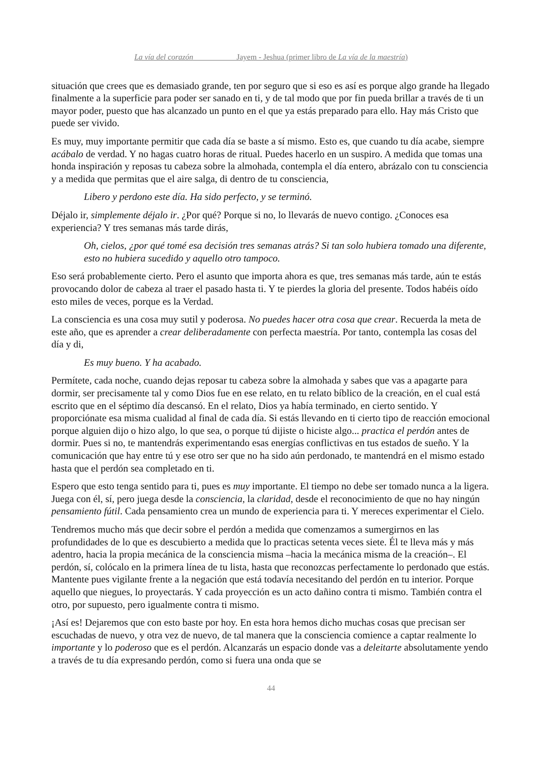La vía del corazón Jayem - Jeshua (primer libro de La vía de la maestría)
situación que crees que es demasiado grande, ten por seguro que si eso es así es porque algo grande ha llegado finalmente a la superficie para poder ser sanado en ti, y de tal modo que por fin pueda brillar a través de ti un mayor poder, puesto que has alcanzado un punto en el que ya estás preparado para ello. Hay más Cristo que puede ser vivido.
Es muy, muy importante permitir que cada día se baste a sí mismo. Esto es, que cuando tu día acabe, siempre acábalo de verdad. Y no hagas cuatro horas de ritual. Puedes hacerlo en un suspiro. A medida que tomas una honda inspiración y reposas tu cabeza sobre la almohada, contempla el día entero, abrázalo con tu consciencia y a medida que permitas que el aire salga, di dentro de tu consciencia,
Libero y perdono este día. Ha sido perfecto, y se terminó.
Déjalo ir, simplemente déjalo ir. ¿Por qué? Porque si no, lo llevarás de nuevo contigo. ¿Conoces esa experiencia? Y tres semanas más tarde dirás,
Oh, cielos, ¿por qué tomé esa decisión tres semanas atrás? Si tan solo hubiera tomado una diferente, esto no hubiera sucedido y aquello otro tampoco.
Eso será probablemente cierto. Pero el asunto que importa ahora es que, tres semanas más tarde, aún te estás provocando dolor de cabeza al traer el pasado hasta ti. Y te pierdes la gloria del presente. Todos habéis oído esto miles de veces, porque es la Verdad.
La consciencia es una cosa muy sutil y poderosa. No puedes hacer otra cosa que crear. Recuerda la meta de este año, que es aprender a crear deliberadamente con perfecta maestría. Por tanto, contempla las cosas del día y di,
Es muy bueno. Y ha acabado.
Permítete, cada noche, cuando dejas reposar tu cabeza sobre la almohada y sabes que vas a apagarte para dormir, ser precisamente tal y como Dios fue en ese relato, en tu relato bíblico de la creación, en el cual está escrito que en el séptimo día descansó. En el relato, Dios ya había terminado, en cierto sentido. Y proporciónate esa misma cualidad al final de cada día. Si estás llevando en ti cierto tipo de reacción emocional porque alguien dijo o hizo algo, lo que sea, o porque tú dijiste o hiciste algo... practica el perdón antes de dormir. Pues si no, te mantendrás experimentando esas energías conflictivas en tus estados de sueño. Y la comunicación que hay entre tú y ese otro ser que no ha sido aún perdonado, te mantendrá en el mismo estado hasta que el perdón sea completado en ti.
Espero que esto tenga sentido para ti, pues es muy importante. El tiempo no debe ser tomado nunca a la ligera. Juega con él, sí, pero juega desde la consciencia, la claridad, desde el reconocimiento de que no hay ningún pensamiento fútil. Cada pensamiento crea un mundo de experiencia para ti. Y mereces experimentar el Cielo.
Tendremos mucho más que decir sobre el perdón a medida que comenzamos a sumergirnos en las profundidades de lo que es descubierto a medida que lo practicas setenta veces siete. Él te lleva más y más adentro, hacia la propia mecánica de la consciencia misma –hacia la mecánica misma de la creación–. El perdón, sí, colócalo en la primera línea de tu lista, hasta que reconozcas perfectamente lo perdonado que estás. Mantente pues vigilante frente a la negación que está todavía necesitando del perdón en tu interior. Porque aquello que niegues, lo proyectarás. Y cada proyección es un acto dañino contra ti mismo. También contra el otro, por supuesto, pero igualmente contra ti mismo.
¡Así es! Dejaremos que con esto baste por hoy. En esta hora hemos dicho muchas cosas que precisan ser escuchadas de nuevo, y otra vez de nuevo, de tal manera que la consciencia comience a captar realmente lo importante y lo poderoso que es el perdón. Alcanzarás un espacio donde vas a deleitarte absolutamente yendo a través de tu día expresando perdón, como si fuera una onda que se
44